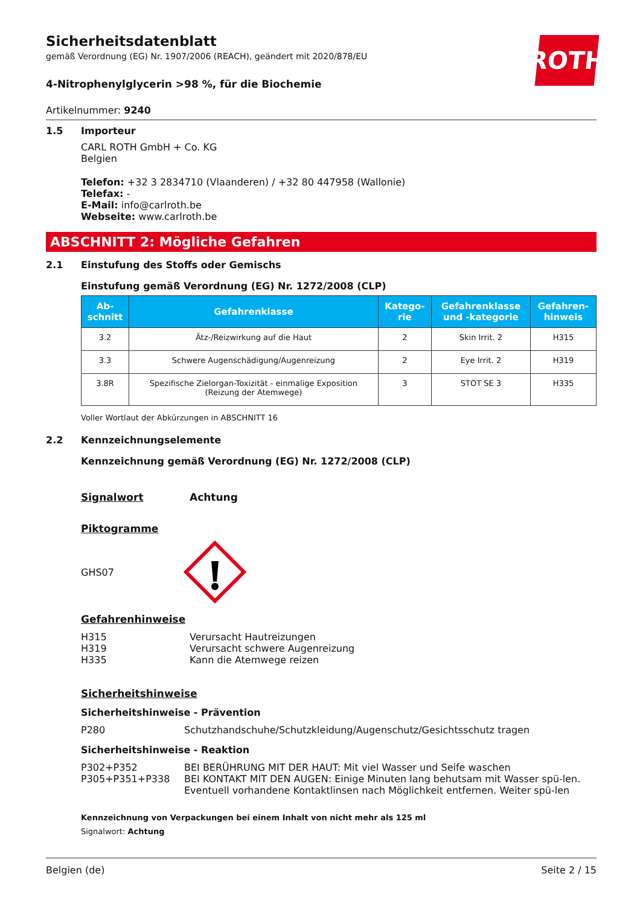ROTH
Sicherheitsdatenblatt
gemäß Verordnung (EG) Nr. 1907/2006 (REACH), geändert mit 2020/878/EU
4-Nitrophenylglycerin >98 %, für die Biochemie
Artikelnummer: 9240
1.5 Importeur
CARL ROTH GmbH + Co. KG
Belgien
Telefon: +32 3 2834710 (Vlaanderen) / +32 80 447958 (Wallonie)
Telefax: -
E-Mail: info@carlroth.be
Webseite: www.carlroth.be
ABSCHNITT 2: Mögliche Gefahren
2.1 Einstufung des Stoffs oder Gemischs
Einstufung gemäß Verordnung (EG) Nr. 1272/2008 (CLP)
| Ab- schnitt | Gefahrenklasse | Katego- rie | Gefahrenklasse und -kategorie | Gefahren- hinweis |
| --- | --- | --- | --- | --- |
| 3.2 | Ätz-/Reizwirkung auf die Haut | 2 | Skin Irrit. 2 | H315 |
| 3.3 | Schwere Augenschädigung/Augenreizung | 2 | Eye Irrit. 2 | H319 |
| 3.8R | Spezifische Zielorgan-Toxizität - einmalige Exposition (Reizung der Atemwege) | 3 | STOT SE 3 | H335 |
Voller Wortlaut der Abkürzungen in ABSCHNITT 16
2.2 Kennzeichnungselemente
Kennzeichnung gemäß Verordnung (EG) Nr. 1272/2008 (CLP)
Signalwort Achtung
Piktogramme
GHS07
Gefahrenhinweise
H315 Verursacht Hautreizungen
H319 Verursacht schwere Augenreizung
H335 Kann die Atemwege reizen
Sicherheitshinweise
Sicherheitshinweise - Prävention
P280 Schutzhandschuhe/Schutzkleidung/Augenschutz/Gesichtsschutz tragen
Sicherheitshinweise - Reaktion
P302+P352 BEI BERÜHRUNG MIT DER HAUT: Mit viel Wasser und Seife waschen
P305+P351+P338 BEI KONTAKT MIT DEN AUGEN: Einige Minuten lang behutsam mit Wasser spü-len. Eventuell vorhandene Kontaktlinsen nach Möglichkeit entfernen. Weiter spü-len
Kennzeichnung von Verpackungen bei einem Inhalt von nicht mehr als 125 ml
Signalwort: Achtung
Belgien (de) Seite 2 / 15